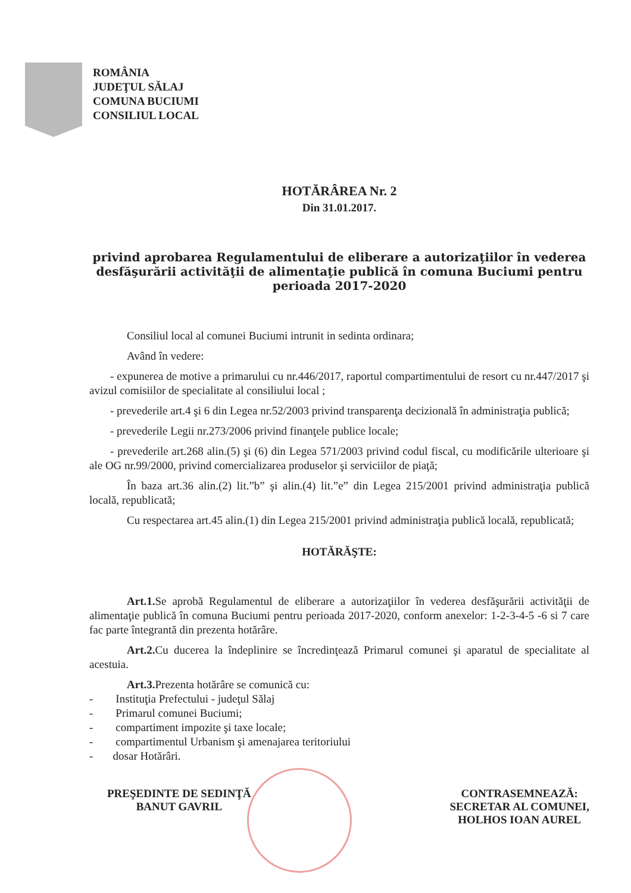ROMÂNIA
JUDEŢUL SĂLAJ
COMUNA BUCIUMI
CONSILIUL LOCAL
HOTĂRÂREA Nr. 2
Din 31.01.2017.
privind aprobarea Regulamentului de eliberare a autorizaţiilor în vederea desfăşurării activităţii de alimentaţie publică în comuna Buciumi pentru perioada 2017-2020
Consiliul local al comunei Buciumi intrunit in sedinta ordinara;
Având în vedere:
- expunerea de motive a primarului cu nr.446/2017, raportul compartimentului de resort cu nr.447/2017 şi avizul comisiilor de specialitate al consiliului local ;
- prevederile art.4 şi 6 din Legea nr.52/2003 privind transparenţa decizională în administraţia publică;
- prevederile Legii nr.273/2006 privind finanţele publice locale;
- prevederile art.268 alin.(5) şi (6) din Legea 571/2003 privind codul fiscal, cu modificările ulterioare şi ale OG nr.99/2000, privind comercializarea produselor şi serviciilor de piaţă;
În baza art.36 alin.(2) lit.”b” şi alin.(4) lit.”e” din Legea 215/2001 privind administraţia publică locală, republicată;
Cu respectarea art.45 alin.(1) din Legea 215/2001 privind administraţia publică locală, republicată;
HOTĂRĂŞTE:
Art.1. Se aprobă Regulamentul de eliberare a autorizaţiilor în vederea desfăşurării activităţii de alimentaţie publică în comuna Buciumi pentru perioada 2017-2020, conform anexelor: 1-2-3-4-5 -6 si 7 care fac parte întegrantă din prezenta hotărâre.
Art.2. Cu ducerea la îndeplinire se încredinţează Primarul comunei şi aparatul de specialitate al acestuia.
Art.3. Prezenta hotărâre se comunică cu:
- Instituţia Prefectului - judeţul Sălaj
- Primarul comunei Buciumi;
- compartiment impozite şi taxe locale;
- compartimentul Urbanism şi amenajarea teritoriului
- dosar Hotărâri.
PREŞEDINTE DE SEDINŢĂ
BANUT GAVRIL
CONTRASEMNEAZĂ:
SECRETAR AL COMUNEI,
HOLHOS IOAN AUREL